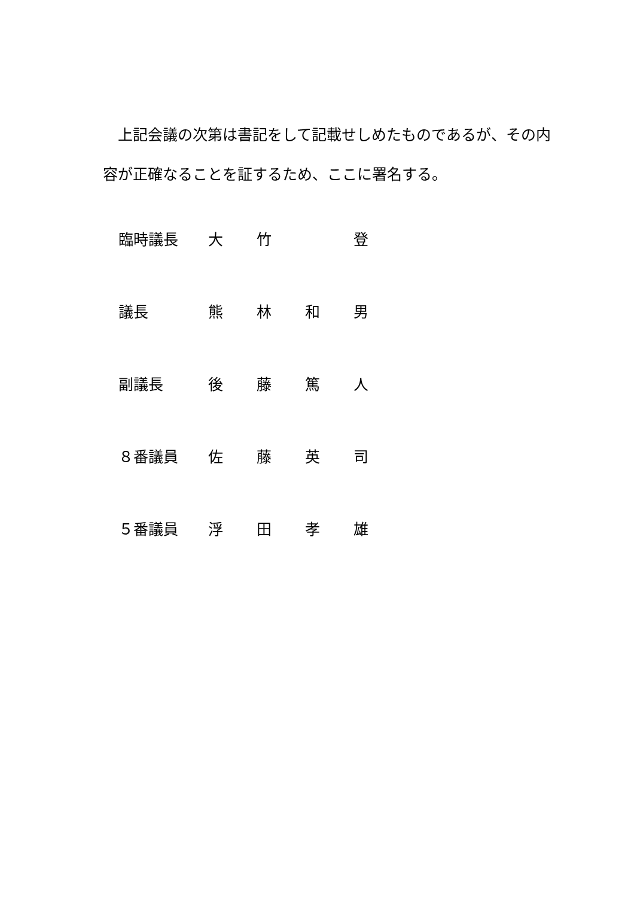上記会議の次第は書記をして記載せしめたものであるが、その内容が正確なることを証するため、ここに署名する。
臨時議長 大 竹 　 登
議長 熊 林 和 男
副議長 後 藤 篤 人
８番議員 佐 藤 英 司
５番議員 浮 田 孝 雄